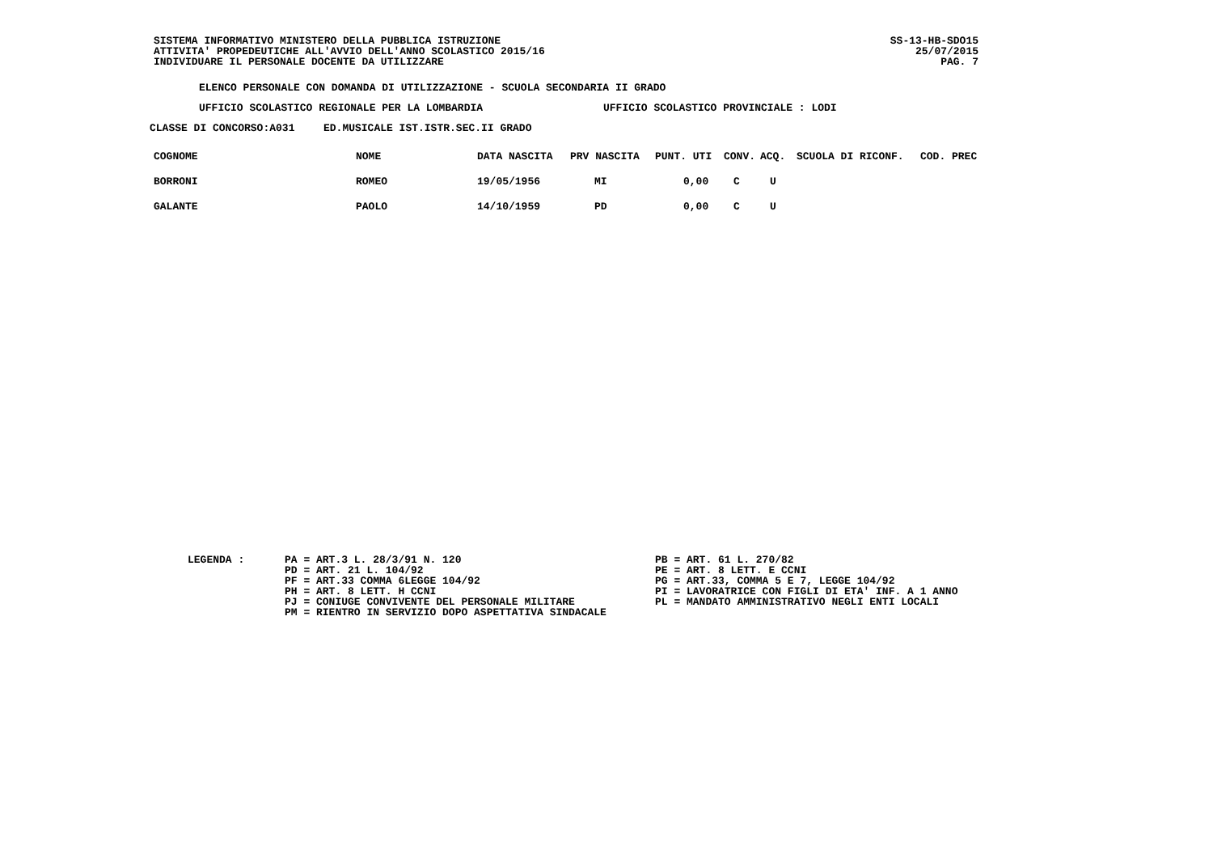SISTEMA INFORMATIVO MINISTERO DELLA PUBBLICA ISTRUZIONE
ATTIVITA' PROPEDEUTICHE ALL'AVVIO DELL'ANNO SCOLASTICO 2015/16
INDIVIDUARE IL PERSONALE DOCENTE DA UTILIZZARE
SS-13-HB-SDO15
25/07/2015
PAG. 7
ELENCO PERSONALE CON DOMANDA DI UTILIZZAZIONE - SCUOLA SECONDARIA II GRADO
UFFICIO SCOLASTICO REGIONALE PER LA LOMBARDIA UFFICIO SCOLASTICO PROVINCIALE : LODI
CLASSE DI CONCORSO:A031 ED.MUSICALE IST.ISTR.SEC.II GRADO
| COGNOME | NOME | DATA NASCITA | PRV NASCITA | PUNT. UTI | CONV. | ACQ. | SCUOLA DI RICONF. | COD. PREC |
| --- | --- | --- | --- | --- | --- | --- | --- | --- |
| BORRONI | ROMEO | 19/05/1956 | MI | 0,00 | C | U | | |
| GALANTE | PAOLO | 14/10/1959 | PD | 0,00 | C | U | | |
LEGENDA : PA = ART.3 L. 28/3/91 N. 120
PD = ART. 21 L. 104/92
PF = ART.33 COMMA 6LEGGE 104/92
PH = ART. 8 LETT. H CCNI
PJ = CONIUGE CONVIVENTE DEL PERSONALE MILITARE
PM = RIENTRO IN SERVIZIO DOPO ASPETTATIVA SINDACALE
PB = ART. 61 L. 270/82
PE = ART. 8 LETT. E CCNI
PG = ART.33, COMMA 5 E 7, LEGGE 104/92
PI = LAVORATRICE CON FIGLI DI ETA' INF. A 1 ANNO
PL = MANDATO AMMINISTRATIVO NEGLI ENTI LOCALI